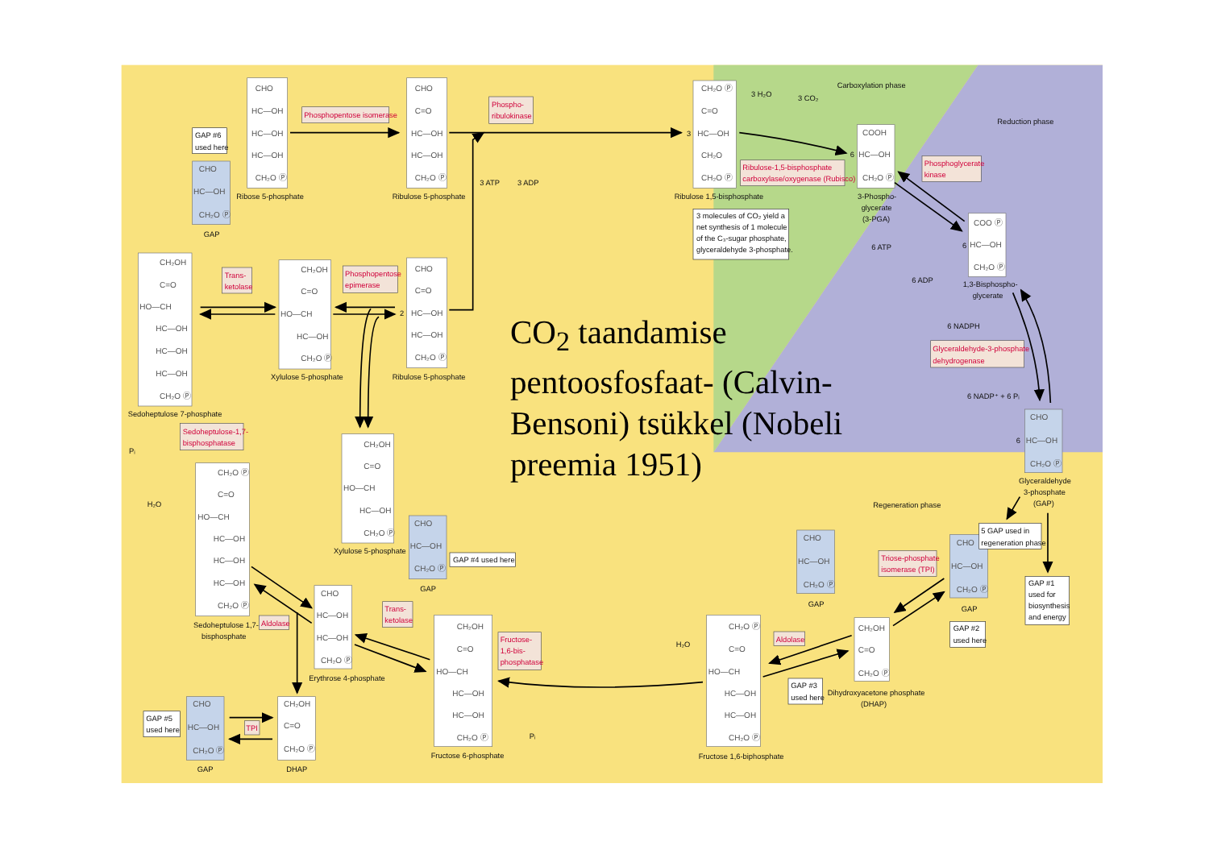Carboxylation phase
Reduction phase
Regeneration phase
CHO
HC—OH
HC—OH
HC—OH
CH₂O Ⓟ
CHO
C=O
HC—OH
HC—OH
CH₂O Ⓟ
CH₂O Ⓟ
C=O
HC—OH
CH₂O
CH₂O Ⓟ
COOH
HC—OH
CH₂O Ⓟ
COO Ⓟ
HC—OH
CH₂O Ⓟ
CHO
HC—OH
CH₂O Ⓟ
CH₂OH
C=O
HO—CH
HC—OH
HC—OH
HC—OH
CH₂O Ⓟ
CH₂OH
C=O
HO—CH
HC—OH
CH₂O Ⓟ
CHO
C=O
HC—OH
HC—OH
CH₂O Ⓟ
CH₂OH
C=O
HO—CH
HC—OH
CH₂O Ⓟ
CHO
HC—OH
CH₂O Ⓟ
CHO
HC—OH
CH₂O Ⓟ
CH₂O Ⓟ
C=O
HO—CH
HC—OH
HC—OH
HC—OH
CH₂O Ⓟ
CHO
HC—OH
HC—OH
CH₂O Ⓟ
CH₂OH
C=O
HO—CH
HC—OH
HC—OH
CH₂O Ⓟ
CH₂O Ⓟ
C=O
HO—CH
HC—OH
HC—OH
CH₂O Ⓟ
CHO
HC—OH
CH₂O Ⓟ
CHO
HC—OH
CH₂O Ⓟ
CH₂OH
C=O
CH₂O Ⓟ
CHO
HC—OH
CH₂O Ⓟ
CH₂OH
C=O
CH₂O Ⓟ
Ribose 5-phosphate
Ribulose 5-phosphate
Ribulose 1,5-bisphosphate
3-Phospho-
glycerate
(3-PGA)
1,3-Bisphospho-
glycerate
GAP
Sedoheptulose 7-phosphate
Xylulose 5-phosphate
Ribulose 5-phosphate
Xylulose 5-phosphate
GAP
Glyceraldehyde
3-phosphate
(GAP)
Sedoheptulose 1,7-
bisphosphate
Erythrose 4-phosphate
Fructose 6-phosphate
Fructose 1,6-biphosphate
GAP
GAP
Dihydroxyacetone phosphate
(DHAP)
GAP
DHAP
3 H₂O
3 CO₂
3 ATP
3 ADP
3
6
2
6 ATP
6 ADP
6 NADPH
6 NADP⁺ + 6 Pᵢ
6
6
Pᵢ
H₂O
H₂O
Pᵢ
GAP #6
used here
3 molecules of CO₂ yield a
net synthesis of 1 molecule
of the C₃-sugar phosphate,
glyceraldehyde 3-phosphate.
5 GAP used in
regeneration phase
GAP #1
used for
biosynthesis
and energy
GAP #4 used here
GAP #2
used here
GAP #3
used here
GAP #5
used here
Phosphopentose isomerase
Phospho-
ribulokinase
Ribulose-1,5-bisphosphate
carboxylase/oxygenase (Rubisco)
Phosphoglycerate
kinase
Trans-
ketolase
Phosphopentose
epimerase
Glyceraldehyde-3-phosphate
dehydrogenase
Sedoheptulose-1,7-
bisphosphatase
Triose-phosphate
isomerase (TPI)
Aldolase
Trans-
ketolase
Fructose-
1,6-bis-
phosphatase
Aldolase
TPI
CO<sub>2</sub> taandamise pentoosfosfaat- (Calvin-Bensoni) tsükkel (Nobeli preemia 1951)